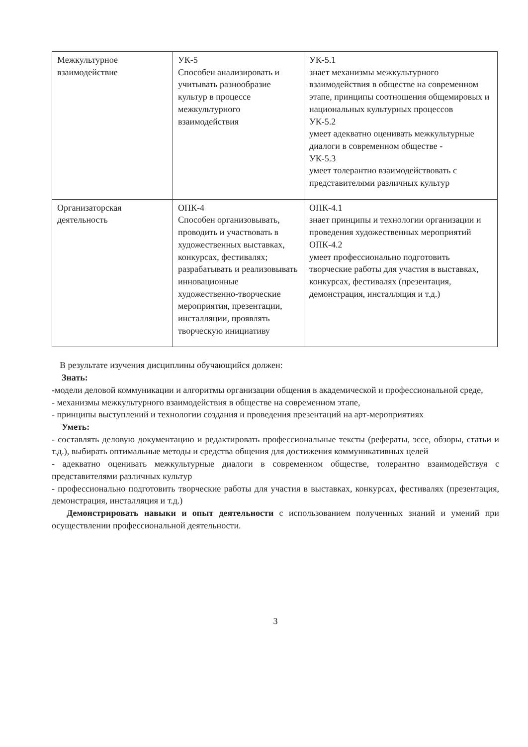| Межкультурное взаимодействие | УК-5 Способен анализировать и учитывать разнообразие культур в процессе межкультурного взаимодействия | УК-5.1 знает механизмы межкультурного взаимодействия в обществе на современном этапе, принципы соотношения общемировых и национальных культурных процессов УК-5.2 умеет адекватно оценивать межкультурные диалоги в современном обществе - УК-5.3 умеет толерантно взаимодействовать с представителями различных культур |
| Организаторская деятельность | ОПК-4 Способен организовывать, проводить и участвовать в художественных выставках, конкурсах, фестивалях; разрабатывать и реализовывать инновационные художественно-творческие мероприятия, презентации, инсталляции, проявлять творческую инициативу | ОПК-4.1 знает принципы и технологии организации и проведения художественных мероприятий ОПК-4.2 умеет профессионально подготовить творческие работы для участия в выставках, конкурсах, фестивалях (презентация, демонстрация, инсталляция и т.д.) |
В результате изучения дисциплины обучающийся должен:
Знать:
-модели деловой коммуникации и алгоритмы организации общения в академической и профессиональной среде,
- механизмы межкультурного взаимодействия в обществе на современном этапе,
- принципы выступлений и технологии создания и проведения презентаций на арт-мероприятиях
Уметь:
- составлять деловую документацию и редактировать профессиональные тексты (рефераты, эссе, обзоры, статьи и т.д.), выбирать оптимальные методы и средства общения для достижения коммуникативных целей
- адекватно оценивать межкультурные диалоги в современном обществе, толерантно взаимодействуя с представителями различных культур
- профессионально подготовить творческие работы для участия в выставках, конкурсах, фестивалях (презентация, демонстрация, инсталляция и т.д.)
Демонстрировать навыки и опыт деятельности с использованием полученных знаний и умений при осуществлении профессиональной деятельности.
3